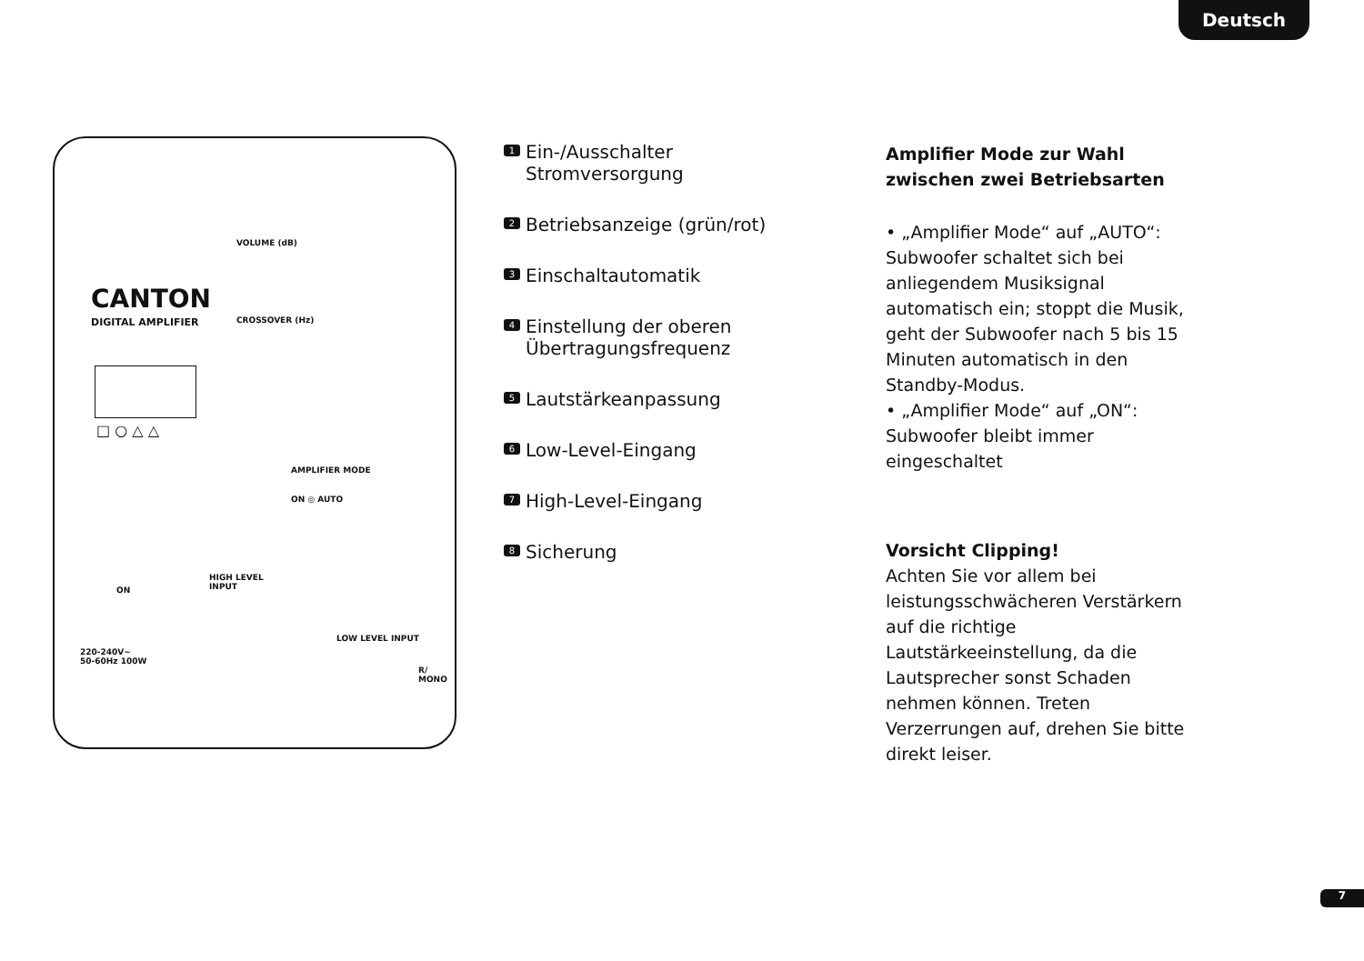Deutsch
CANTON
DIGITAL AMPLIFIER
□ ○ △ △
VOLUME (dB)
CROSSOVER (Hz)
AMPLIFIER MODE
ON ◎ AUTO
ON
220-240V~
50-60Hz 100W
HIGH LEVEL
INPUT
LOW LEVEL INPUT
R/
MONO
1 Ein-/Ausschalter
Stromversorgung
2 Betriebsanzeige (grün/rot)
3 Einschaltautomatik
4 Einstellung der oberen
Übertragungsfrequenz
5 Lautstärkeanpassung
6 Low-Level-Eingang
7 High-Level-Eingang
8 Sicherung
Amplifier Mode zur Wahl zwischen zwei Betriebsarten
• „Amplifier Mode“ auf „AUTO“: Subwoofer schaltet sich bei anliegendem Musiksignal automatisch ein; stoppt die Musik, geht der Subwoofer nach 5 bis 15 Minuten automatisch in den Standby-Modus.
• „Amplifier Mode“ auf „ON“: Subwoofer bleibt immer eingeschaltet
Vorsicht Clipping!
Achten Sie vor allem bei leistungsschwächeren Verstärkern auf die richtige Lautstärkeeinstellung, da die Lautsprecher sonst Schaden nehmen können. Treten Verzerrungen auf, drehen Sie bitte direkt leiser.
7